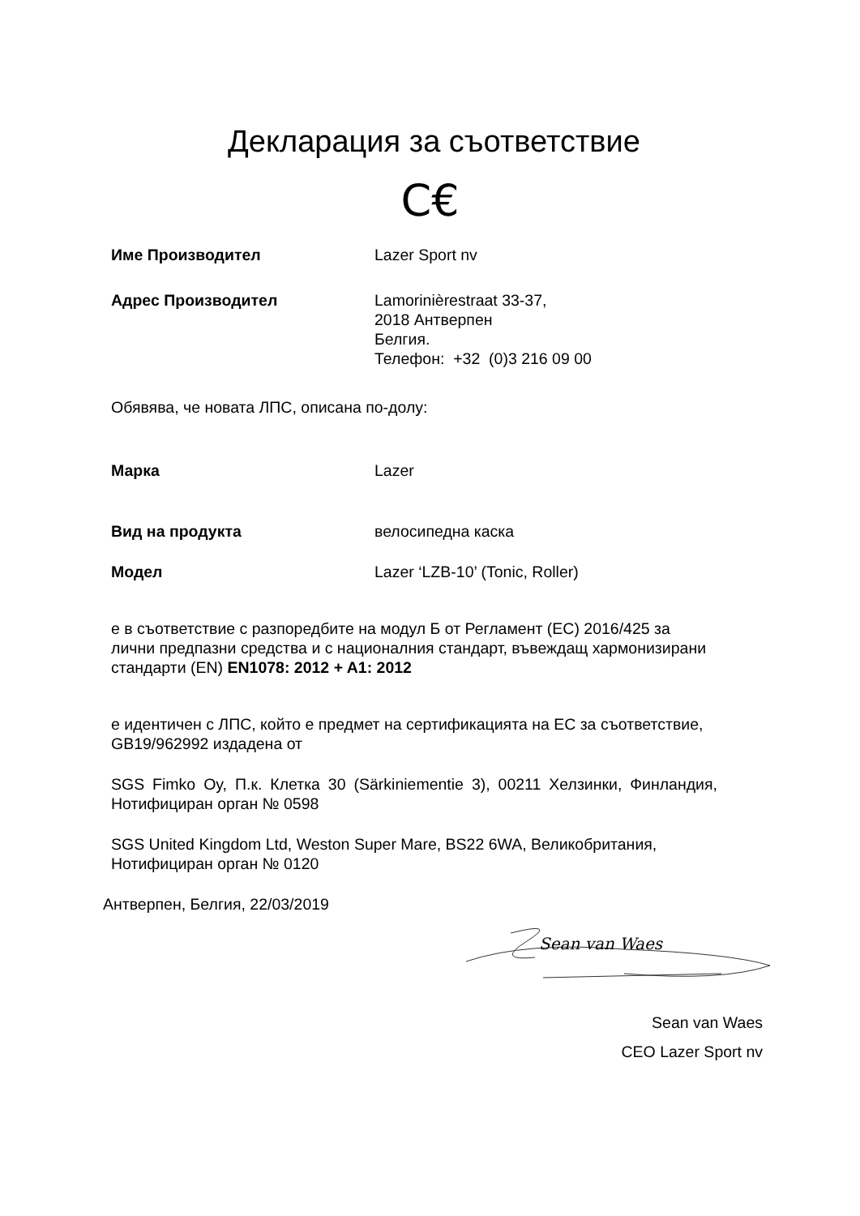Декларация за съответствие
C€
Име Производител Lazer Sport nv
Адрес Производител Lamorinièrestraat 33-37,
2018 Антверпен
Белгия.
Телефон: +32 (0)3 216 09 00
Обявява, че новата ЛПС, описана по-долу:
Марка Lazer
Вид на продукта велосипедна каска
Модел Lazer ‘LZB-10’ (Tonic, Roller)
е в съответствие с разпоредбите на модул Б от Регламент (ЕС) 2016/425 за лични предпазни средства и с националния стандарт, въвеждащ хармонизирани стандарти (EN) EN1078: 2012 + A1: 2012
е идентичен с ЛПС, който е предмет на сертификацията на ЕС за съответствие, GB19/962992 издадена от
SGS Fimko Oy, П.к. Клетка 30 (Särkiniementie 3), 00211 Хелзинки, Финландия, Нотифициран орган № 0598
SGS United Kingdom Ltd, Weston Super Mare, BS22 6WA, Великобритания, Нотифициран орган № 0120
Антверпен, Белгия, 22/03/2019
Sean van Waes
Sean van Waes
CEO Lazer Sport nv